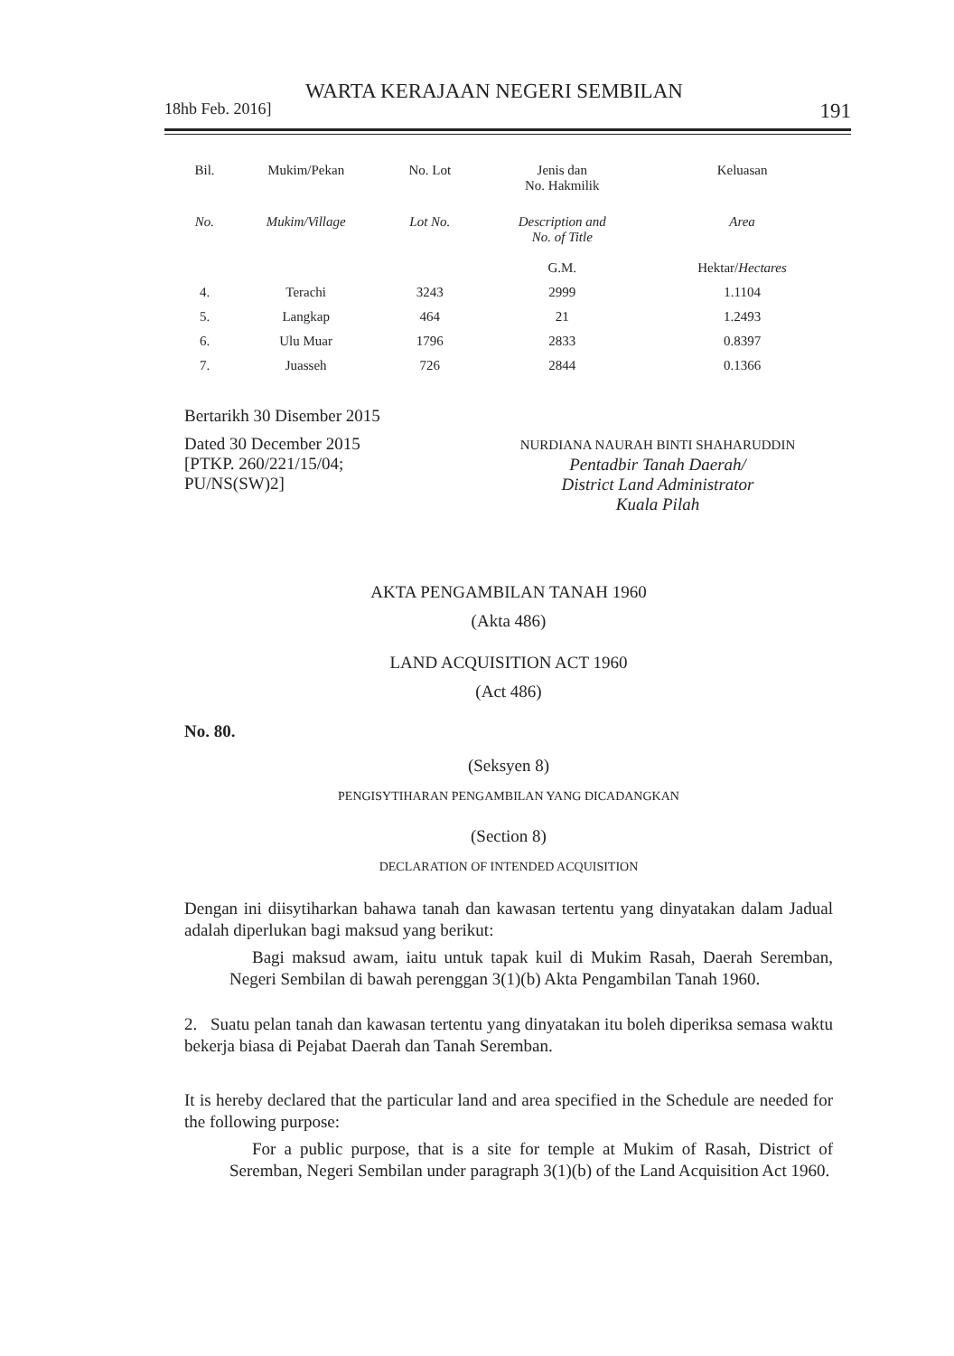WARTA KERAJAAN NEGERI SEMBILAN
18hb Feb. 2016] 191
| Bil. | Mukim/Pekan | No. Lot | Jenis dan No. Hakmilik | Keluasan |
| No. | Mukim/Village | Lot No. | Description and No. of Title | Area |
| | | | G.M. | Hektar/ Hectares |
| 4. | Terachi | 3243 | 2999 | 1.1104 |
| 5. | Langkap | 464 | 21 | 1.2493 |
| 6. | Ulu Muar | 1796 | 2833 | 0.8397 |
| 7. | Juasseh | 726 | 2844 | 0.1366 |
Bertarikh 30 Disember 2015
Dated 30 December 2015
[PTKP. 260/221/15/04;
PU/NS(SW)2]
NURDIANA NAURAH BINTI SHAHARUDDIN
Pentadbir Tanah Daerah/
District Land Administrator
Kuala Pilah
AKTA PENGAMBILAN TANAH 1960
(Akta 486)
LAND ACQUISITION ACT 1960
(Act 486)
No. 80.
(Seksyen 8)
PENGISYTIHARAN PENGAMBILAN YANG DICADANGKAN
(Section 8)
DECLARATION OF INTENDED ACQUISITION
Dengan ini diisytiharkan bahawa tanah dan kawasan tertentu yang dinyatakan dalam Jadual adalah diperlukan bagi maksud yang berikut:
Bagi maksud awam, iaitu untuk tapak kuil di Mukim Rasah, Daerah Seremban, Negeri Sembilan di bawah perenggan 3(1)(b) Akta Pengambilan Tanah 1960.
2. Suatu pelan tanah dan kawasan tertentu yang dinyatakan itu boleh diperiksa semasa waktu bekerja biasa di Pejabat Daerah dan Tanah Seremban.
It is hereby declared that the particular land and area specified in the Schedule are needed for the following purpose:
For a public purpose, that is a site for temple at Mukim of Rasah, District of Seremban, Negeri Sembilan under paragraph 3(1)(b) of the Land Acquisition Act 1960.